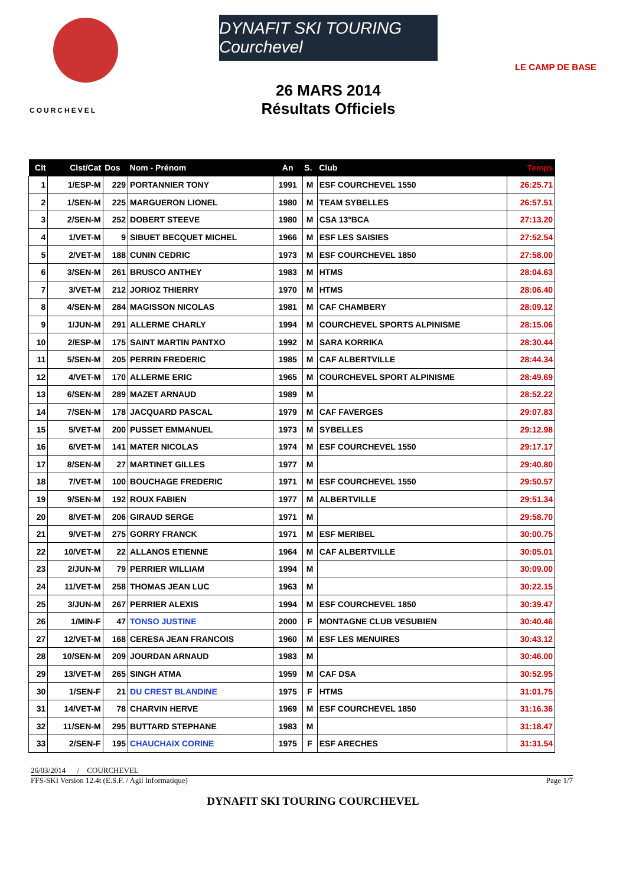COURCHEVEL
DYNAFIT SKI TOURING Courchevel
26 MARS 2014
Résultats Officiels
LE CAMP DE BASE
| Clt | Clst/Cat | Dos | Nom - Prénom | An | S. | Club | Temps |
| --- | --- | --- | --- | --- | --- | --- | --- |
| 1 | 1/ESP-M | 229 | PORTANNIER TONY | 1991 | M | ESF COURCHEVEL 1550 | 26:25.71 |
| 2 | 1/SEN-M | 225 | MARGUERON LIONEL | 1980 | M | TEAM SYBELLES | 26:57.51 |
| 3 | 2/SEN-M | 252 | DOBERT STEEVE | 1980 | M | CSA 13°BCA | 27:13.20 |
| 4 | 1/VET-M | 9 | SIBUET BECQUET MICHEL | 1966 | M | ESF LES SAISIES | 27:52.54 |
| 5 | 2/VET-M | 188 | CUNIN CEDRIC | 1973 | M | ESF COURCHEVEL 1850 | 27:58.00 |
| 6 | 3/SEN-M | 261 | BRUSCO ANTHEY | 1983 | M | HTMS | 28:04.63 |
| 7 | 3/VET-M | 212 | JORIOZ THIERRY | 1970 | M | HTMS | 28:06.40 |
| 8 | 4/SEN-M | 284 | MAGISSON NICOLAS | 1981 | M | CAF CHAMBERY | 28:09.12 |
| 9 | 1/JUN-M | 291 | ALLERME CHARLY | 1994 | M | COURCHEVEL SPORTS ALPINISME | 28:15.06 |
| 10 | 2/ESP-M | 175 | SAINT MARTIN PANTXO | 1992 | M | SARA KORRIKA | 28:30.44 |
| 11 | 5/SEN-M | 205 | PERRIN FREDERIC | 1985 | M | CAF ALBERTVILLE | 28:44.34 |
| 12 | 4/VET-M | 170 | ALLERME ERIC | 1965 | M | COURCHEVEL SPORT ALPINISME | 28:49.69 |
| 13 | 6/SEN-M | 289 | MAZET ARNAUD | 1989 | M | | 28:52.22 |
| 14 | 7/SEN-M | 178 | JACQUARD PASCAL | 1979 | M | CAF FAVERGES | 29:07.83 |
| 15 | 5/VET-M | 200 | PUSSET EMMANUEL | 1973 | M | SYBELLES | 29:12.98 |
| 16 | 6/VET-M | 141 | MATER NICOLAS | 1974 | M | ESF COURCHEVEL 1550 | 29:17.17 |
| 17 | 8/SEN-M | 27 | MARTINET GILLES | 1977 | M | | 29:40.80 |
| 18 | 7/VET-M | 100 | BOUCHAGE FREDERIC | 1971 | M | ESF COURCHEVEL 1550 | 29:50.57 |
| 19 | 9/SEN-M | 192 | ROUX FABIEN | 1977 | M | ALBERTVILLE | 29:51.34 |
| 20 | 8/VET-M | 206 | GIRAUD SERGE | 1971 | M | | 29:58.70 |
| 21 | 9/VET-M | 275 | GORRY FRANCK | 1971 | M | ESF MERIBEL | 30:00.75 |
| 22 | 10/VET-M | 22 | ALLANOS ETIENNE | 1964 | M | CAF ALBERTVILLE | 30:05.01 |
| 23 | 2/JUN-M | 79 | PERRIER WILLIAM | 1994 | M | | 30:09.00 |
| 24 | 11/VET-M | 258 | THOMAS JEAN LUC | 1963 | M | | 30:22.15 |
| 25 | 3/JUN-M | 267 | PERRIER ALEXIS | 1994 | M | ESF COURCHEVEL 1850 | 30:39.47 |
| 26 | 1/MIN-F | 47 | TONSO JUSTINE | 2000 | F | MONTAGNE CLUB VESUBIEN | 30:40.46 |
| 27 | 12/VET-M | 168 | CERESA JEAN FRANCOIS | 1960 | M | ESF LES MENUIRES | 30:43.12 |
| 28 | 10/SEN-M | 209 | JOURDAN ARNAUD | 1983 | M | | 30:46.00 |
| 29 | 13/VET-M | 265 | SINGH ATMA | 1959 | M | CAF DSA | 30:52.95 |
| 30 | 1/SEN-F | 21 | DU CREST BLANDINE | 1975 | F | HTMS | 31:01.75 |
| 31 | 14/VET-M | 78 | CHARVIN HERVE | 1969 | M | ESF COURCHEVEL 1850 | 31:16.36 |
| 32 | 11/SEN-M | 295 | BUTTARD STEPHANE | 1983 | M | | 31:18.47 |
| 33 | 2/SEN-F | 195 | CHAUCHAIX CORINE | 1975 | F | ESF ARECHES | 31:31.54 |
26/03/2014 / COURCHEVEL
FFS-SKI Version 12.4t (E.S.F. / Agil Informatique) Page 1/7
DYNAFIT SKI TOURING COURCHEVEL